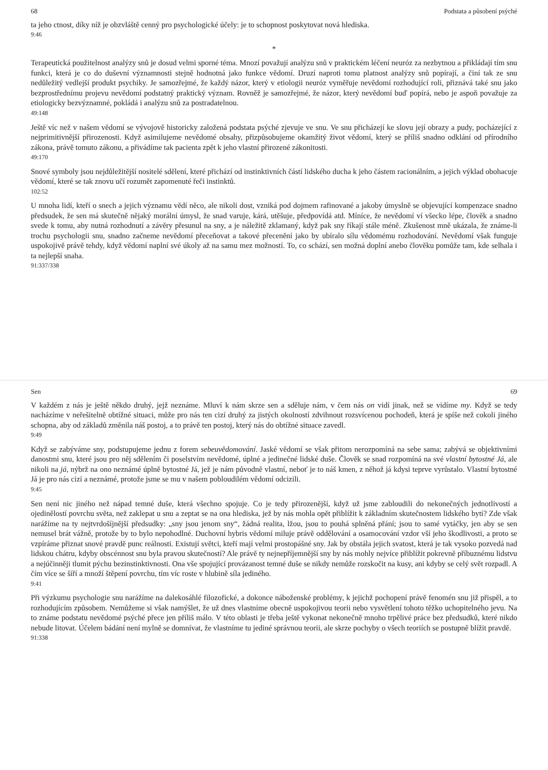68 Podstata a působení psýché
ta jeho ctnost, díky níž je obzvláště cenný pro psychologické účely: je to schopnost poskytovat nová hlediska.
9:46
*
Terapeutická použitelnost analýzy snů je dosud velmi sporné téma. Mnozí považují analýzu snů v praktickém léčení neuróz za nezbytnou a přikládají tím snu funkci, která je co do duševní významnosti stejně hodnotná jako funkce vědomí. Druzí naproti tomu platnost analýzy snů popírají, a činí tak ze snu nedůležitý vedlejší produkt psychiky. Je samozřejmé, že každý názor, který v etiologii neuróz vyměřuje nevědomí rozhodující roli, přiznává také snu jako bezprostřednímu projevu nevědomí podstatný praktický význam. Rovněž je samozřejmé, že názor, který nevědomí buď popírá, nebo je aspoň považuje za etiologicky bezvýznamné, pokládá i analýzu snů za postradatelnou.
49:148
Ještě víc než v našem vědomí se vývojově historicky založená podstata psýché zjevuje ve snu. Ve snu přicházejí ke slovu její obrazy a pudy, pocházející z nejprimitivnější přirozenosti. Když asimilujeme nevědomé obsahy, přizpůsobujeme okamžitý život vědomí, který se příliš snadno odklání od přírodního zákona, právě tomuto zákonu, a přivádíme tak pacienta zpět k jeho vlastní přirozené zákonitosti.
49:170
Snové symboly jsou nejdůležitější nositelé sdělení, které přichází od instinktivních částí lidského ducha k jeho částem racionálním, a jejich výklad obohacuje vědomí, které se tak znovu učí rozumět zapomenuté řeči instinktů.
102:52
U mnoha lidí, kteří o snech a jejich významu vědí něco, ale nikoli dost, vzniká pod dojmem rafinované a jakoby úmyslně se objevující kompenzace snadno předsudek, že sen má skutečně nějaký morální úmysl, že snad varuje, kárá, utěšuje, předpovídá atd. Míníce, že nevědomí ví všecko lépe, člověk a snadno svede k tomu, aby nutná rozhodnutí a závěry přesunul na sny, a je náležitě zklamaný, když pak sny říkají stále méně. Zkušenost mně ukázala, že známe-li trochu psychologii snu, snadno začneme nevědomí přeceňovat a takové přecenění jako by ubíralo sílu vědomému rozhodování. Nevědomí však funguje uspokojivě právě tehdy, když vědomí naplní své úkoly až na samu mez možností. To, co schází, sen možná doplní anebo člověku pomůže tam, kde selhala i ta nejlepší snaha.
91:337/338
Sen 69
V každém z nás je ještě někdo druhý, jejž neznáme. Mluví k nám skrze sen a sděluje nám, v čem nás on vidí jinak, než se vidíme my. Když se tedy nacházíme v neřešitelně obtížné situaci, může pro nás ten cizí druhý za jistých okolností zdvihnout rozsvícenou pochodeň, která je spíše než cokoli jiného schopna, aby od základů změnila náš postoj, a to právě ten postoj, který nás do obtížné situace zavedl.
9:49
Když se zabýváme sny, podstupujeme jednu z forem sebeuvědomování. Jaské vědomí se však přitom nerozpomíná na sebe sama; zabývá se objektivními danostmi snu, které jsou pro něj sdělením či poselstvím nevědomé, úplné a jedinečné lidské duše. Člověk se snad rozpomíná na své vlastní bytostné Já, ale nikoli na já, nýbrž na ono neznámé úplně bytostné Já, jež je nám původně vlastní, neboť je to náš kmen, z něhož já kdysi teprve vyrůstalo. Vlastní bytostné Já je pro nás cizí a neznámé, protože jsme se mu v našem pobloudilém vědomí odcizili.
9:45
Sen není nic jiného než nápad temné duše, která všechno spojuje. Co je tedy přirozenější, když už jsme zabloudili do nekonečných jednotlivostí a ojedinělostí povrchu světa, než zaklepat u snu a zeptat se na ona hlediska, jež by nás mohla opět přiblížit k základním skutečnostem lidského bytí? Zde však narážíme na ty nejtvrdošíjnější předsudky: „sny jsou jenom sny“, žádná realita, lžou, jsou to pouhá splněná přání; jsou to samé vytáčky, jen aby se sen nemusel brát vážně, protože by to bylo nepohodlné. Duchovní hybris vědomí miluje právě oddělování a osamocování vzdor vší jeho škodlivosti, a proto se vzpíráme přiznat snové pravdě punc reálnosti. Existují světci, kteří mají velmi prostopášné sny. Jak by obstála jejich svatost, která je tak vysoko pozvedá nad lidskou chátru, kdyby obscénnost snu byla pravou skutečností? Ale právě ty nejnepříjemnější sny by nás mohly nejvíce přiblížit pokrevně příbuznému lidstvu a nejúčinněji tlumit pýchu bezinstinktivnosti. Ona vše spojující provázanost temné duše se nikdy nemůže rozskočit na kusy, ani kdyby se celý svět rozpadl. A čím více se šíří a množí štěpení povrchu, tím víc roste v hlubině síla jediného.
9:41
Při výzkumu psychologie snu narážíme na dalekosáhlé filozofické, a dokonce náboženské problémy, k jejichž pochopení právě fenomén snu již přispěl, a to rozhodujícím způsobem. Nemůžeme si však namýšlet, že už dnes vlastníme obecně uspokojivou teorii nebo vysvětlení tohoto těžko uchopitelného jevu. Na to známe podstatu nevědomé psýché přece jen příliš málo. V této oblasti je třeba ještě vykonat nekonečně mnoho trpělivé práce bez předsudků, které nikdo nebude litovat. Účelem bádání není mylně se domnívat, že vlastníme tu jediné správnou teorii, ale skrze pochyby o všech teoriích se postupně blížit pravdě.
91:338